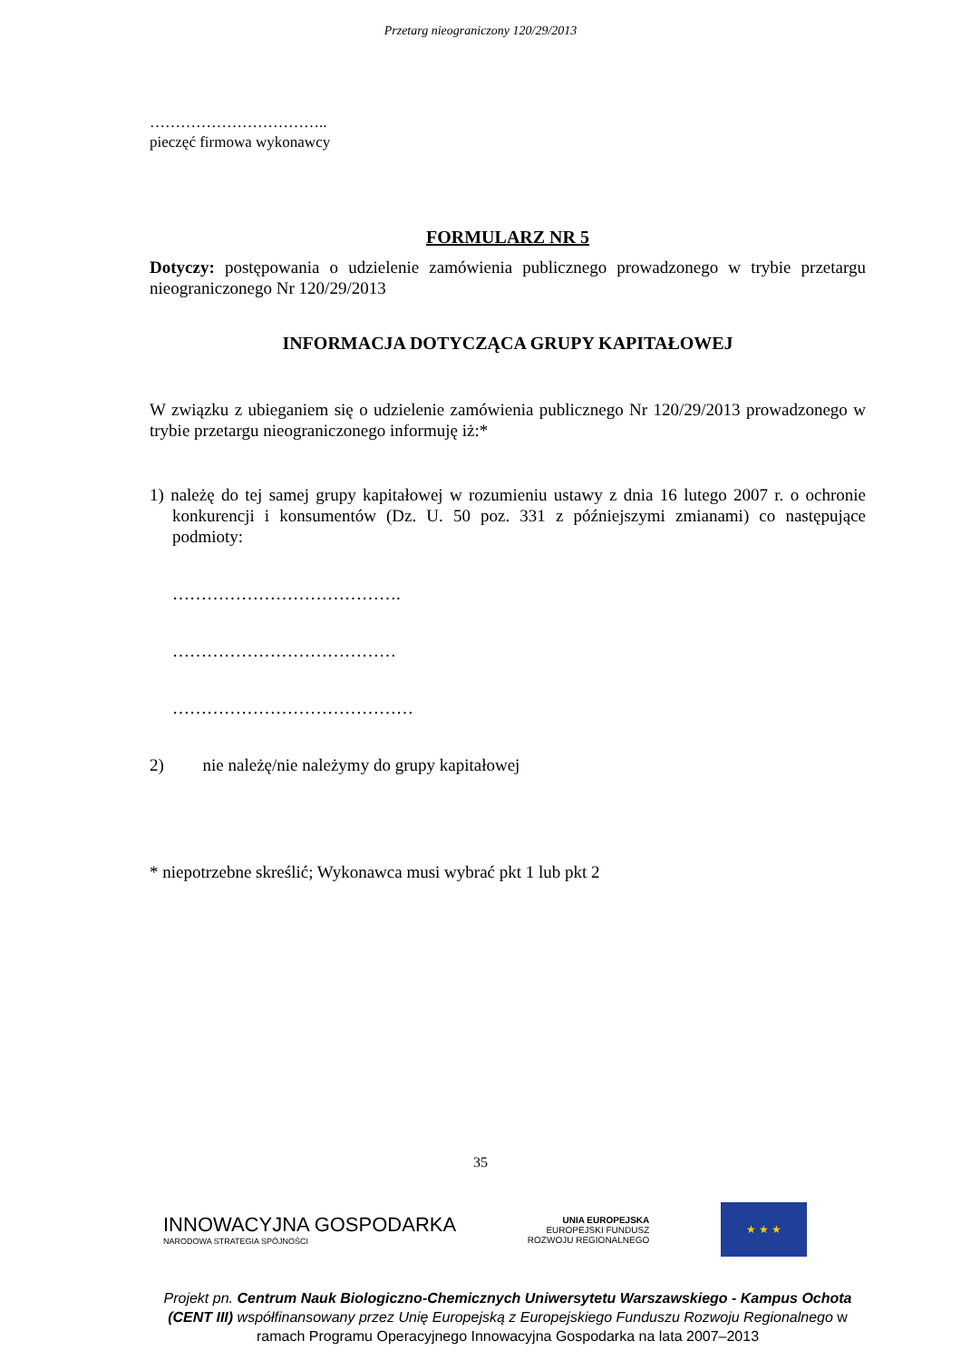Przetarg nieograniczony 120/29/2013
……………………………..
pieczęć firmowa wykonawcy
FORMULARZ NR 5
Dotyczy: postępowania o udzielenie zamówienia publicznego prowadzonego w trybie przetargu nieograniczonego Nr 120/29/2013
INFORMACJA DOTYCZĄCA GRUPY KAPITAŁOWEJ
W związku z ubieganiem się o udzielenie zamówienia publicznego Nr 120/29/2013 prowadzonego w trybie przetargu nieograniczonego informuję iż:*
1) należę do tej samej grupy kapitałowej w rozumieniu ustawy z dnia 16 lutego 2007 r. o ochronie konkurencji i konsumentów (Dz. U. 50 poz. 331 z późniejszymi zmianami) co następujące podmioty:
………………………………….
…………………………………
……………………………………
2) nie należę/nie należymy do grupy kapitałowej
* niepotrzebne skreślić; Wykonawca musi wybrać pkt 1 lub pkt 2
35
INNOWACYJNA GOSPODARKA
NARODOWA STRATEGIA SPÓJNOŚCI
UNIA EUROPEJSKA
EUROPEJSKI FUNDUSZ
ROZWOJU REGIONALNEGO
★ ★ ★
Projekt pn. Centrum Nauk Biologiczno-Chemicznych Uniwersytetu Warszawskiego - Kampus Ochota (CENT III) współfinansowany przez Unię Europejską z Europejskiego Funduszu Rozwoju Regionalnego w ramach Programu Operacyjnego Innowacyjna Gospodarka na lata 2007–2013